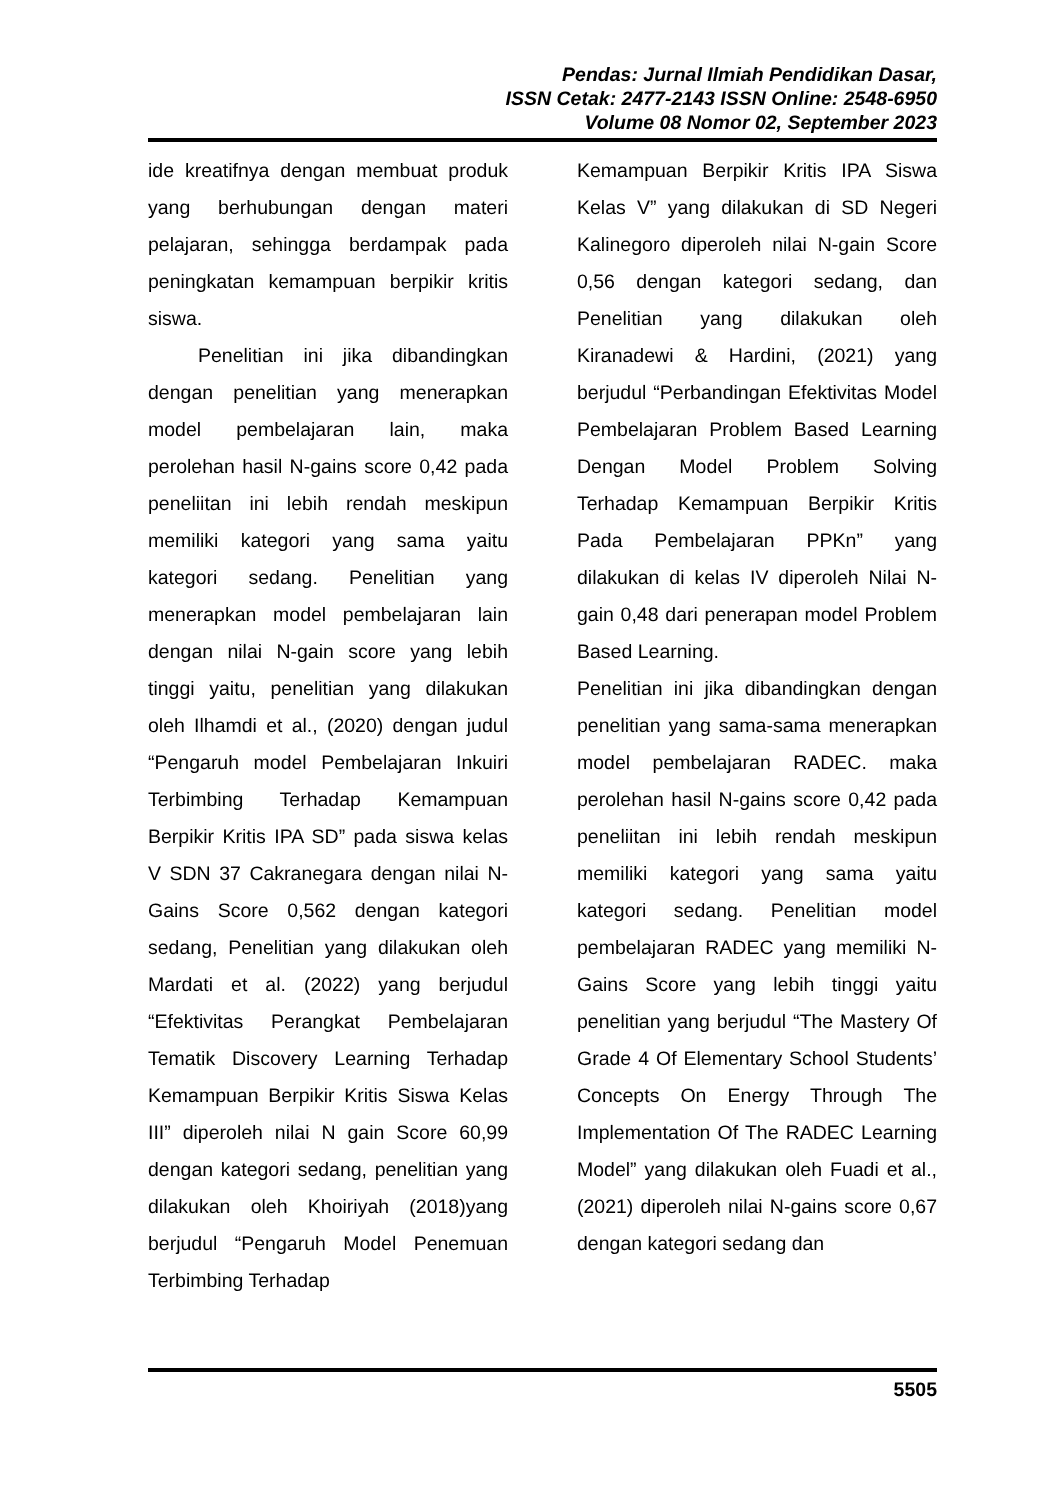Pendas: Jurnal Ilmiah Pendidikan Dasar,
ISSN Cetak: 2477-2143 ISSN Online: 2548-6950
Volume 08 Nomor 02, September 2023
ide kreatifnya dengan membuat produk yang berhubungan dengan materi pelajaran, sehingga berdampak pada peningkatan kemampuan berpikir kritis siswa.
Penelitian ini jika dibandingkan dengan penelitian yang menerapkan model pembelajaran lain, maka perolehan hasil N-gains score 0,42 pada peneliitan ini lebih rendah meskipun memiliki kategori yang sama yaitu kategori sedang. Penelitian yang menerapkan model pembelajaran lain dengan nilai N-gain score yang lebih tinggi yaitu, penelitian yang dilakukan oleh Ilhamdi et al., (2020) dengan judul “Pengaruh model Pembelajaran Inkuiri Terbimbing Terhadap Kemampuan Berpikir Kritis IPA SD” pada siswa kelas V SDN 37 Cakranegara dengan nilai N-Gains Score 0,562 dengan kategori sedang, Penelitian yang dilakukan oleh Mardati et al. (2022) yang berjudul “Efektivitas Perangkat Pembelajaran Tematik Discovery Learning Terhadap Kemampuan Berpikir Kritis Siswa Kelas III” diperoleh nilai N gain Score 60,99 dengan kategori sedang, penelitian yang dilakukan oleh Khoiriyah (2018)yang berjudul “Pengaruh Model Penemuan Terbimbing Terhadap
Kemampuan Berpikir Kritis IPA Siswa Kelas V” yang dilakukan di SD Negeri Kalinegoro diperoleh nilai N-gain Score 0,56 dengan kategori sedang, dan Penelitian yang dilakukan oleh Kiranadewi & Hardini, (2021) yang berjudul “Perbandingan Efektivitas Model Pembelajaran Problem Based Learning Dengan Model Problem Solving Terhadap Kemampuan Berpikir Kritis Pada Pembelajaran PPKn” yang dilakukan di kelas IV diperoleh Nilai N-gain 0,48 dari penerapan model Problem Based Learning.
Penelitian ini jika dibandingkan dengan penelitian yang sama-sama menerapkan model pembelajaran RADEC. maka perolehan hasil N-gains score 0,42 pada peneliitan ini lebih rendah meskipun memiliki kategori yang sama yaitu kategori sedang. Penelitian model pembelajaran RADEC yang memiliki N-Gains Score yang lebih tinggi yaitu penelitian yang berjudul “The Mastery Of Grade 4 Of Elementary School Students’ Concepts On Energy Through The Implementation Of The RADEC Learning Model” yang dilakukan oleh Fuadi et al., (2021) diperoleh nilai N-gains score 0,67 dengan kategori sedang dan
5505